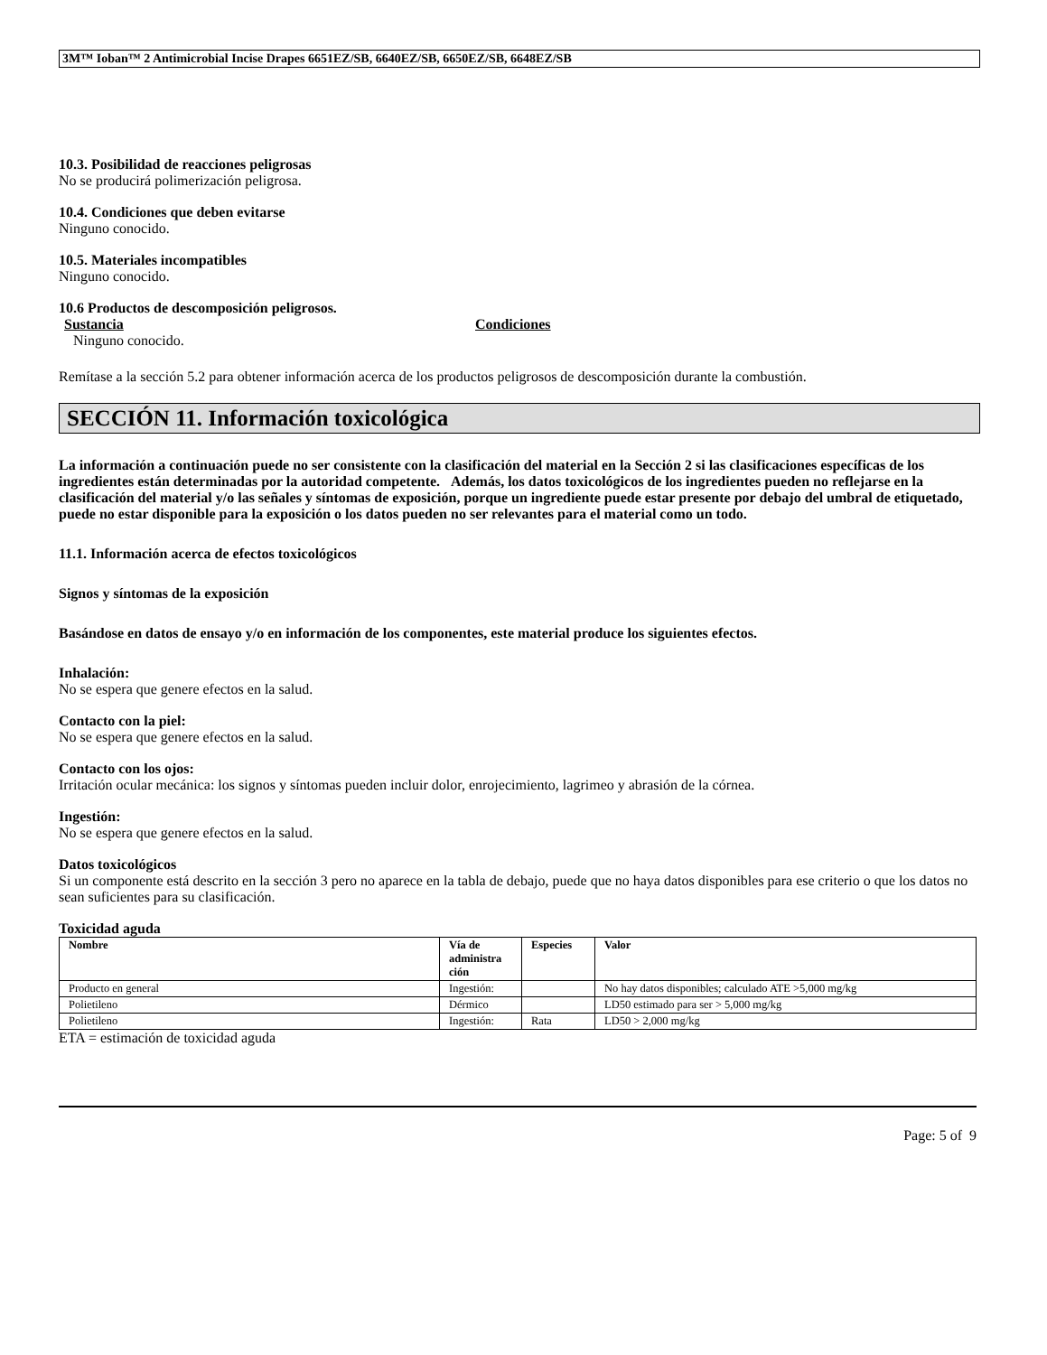3M™ Ioban™ 2 Antimicrobial Incise Drapes 6651EZ/SB, 6640EZ/SB, 6650EZ/SB, 6648EZ/SB
10.3. Posibilidad de reacciones peligrosas
No se producirá polimerización peligrosa.
10.4. Condiciones que deben evitarse
Ninguno conocido.
10.5. Materiales incompatibles
Ninguno conocido.
10.6 Productos de descomposición peligrosos.
Sustancia Condiciones
Ninguno conocido.
Remítase a la sección 5.2 para obtener información acerca de los productos peligrosos de descomposición durante la combustión.
SECCIÓN 11. Información toxicológica
La información a continuación puede no ser consistente con la clasificación del material en la Sección 2 si las clasificaciones específicas de los ingredientes están determinadas por la autoridad competente. Además, los datos toxicológicos de los ingredientes pueden no reflejarse en la clasificación del material y/o las señales y síntomas de exposición, porque un ingrediente puede estar presente por debajo del umbral de etiquetado, puede no estar disponible para la exposición o los datos pueden no ser relevantes para el material como un todo.
11.1. Información acerca de efectos toxicológicos
Signos y síntomas de la exposición
Basándose en datos de ensayo y/o en información de los componentes, este material produce los siguientes efectos.
Inhalación:
No se espera que genere efectos en la salud.
Contacto con la piel:
No se espera que genere efectos en la salud.
Contacto con los ojos:
Irritación ocular mecánica: los signos y síntomas pueden incluir dolor, enrojecimiento, lagrimeo y abrasión de la córnea.
Ingestión:
No se espera que genere efectos en la salud.
Datos toxicológicos
Si un componente está descrito en la sección 3 pero no aparece en la tabla de debajo, puede que no haya datos disponibles para ese criterio o que los datos no sean suficientes para su clasificación.
Toxicidad aguda
| Nombre | Vía de administra ción | Especies | Valor |
| --- | --- | --- | --- |
| Producto en general | Ingestión: | | No hay datos disponibles; calculado ATE >5,000 mg/kg |
| Polietileno | Dérmico | | LD50 estimado para ser > 5,000 mg/kg |
| Polietileno | Ingestión: | Rata | LD50 > 2,000 mg/kg |
ETA = estimación de toxicidad aguda
Page: 5 of 9